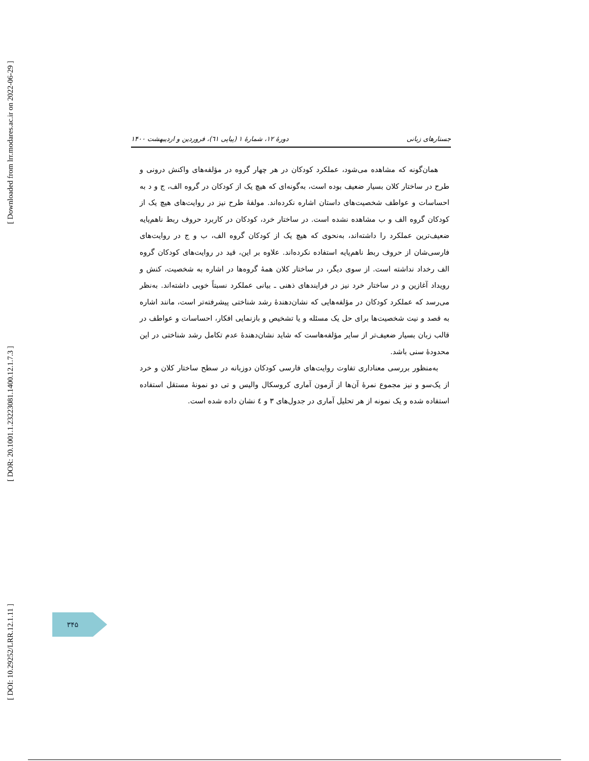[ Downloaded from lrr.modares.ac.ir on 2022-06-29 ]
[ DOR: 20.1001.1.23223081.1400.12.1.7.3 ]
[ DOI: 10.29252/LRR.12.1.11 ]
جستارهای زبانی دورهٔ ۱۲، شمارهٔ ۱ (پیاپی ٦١)، فروردین و اردیبهشت ۱۴۰۰
همان‌گونه که مشاهده می‌شود، عملکرد کودکان در هر چهار گروه در مؤلفه‌های واکنش درونی و طرح در ساختار کلان بسیار ضعیف بوده است، به‌گونه‌ای که هیچ یک از کودکان در گروه الف، ج و د به احساسات و عواطف شخصیت‌های داستان اشاره نکرده‌اند. مولفهٔ طرح نیز در روایت‌های هیچ یک از کودکان گروه الف و ب مشاهده نشده است. در ساختار خرد، کودکان در کاربرد حروف ربط ناهم‌پایه ضعیف‌ترین عملکرد را داشته‌اند، به‌نحوی که هیچ یک از کودکان گروه الف، ب و ج در روایت‌های فارسی‌شان از حروف ربط ناهم‌پایه استفاده نکرده‌اند. علاوه بر این، قید در روایت‌های کودکان گروه الف رخداد نداشته است. از سوی دیگر، در ساختار کلان همهٔ گروه‌ها در اشاره به شخصیت، کنش و رویداد آغازین و در ساختار خرد نیز در فرایندهای ذهنی ـ بیانی عملکرد نسبتاً خوبی داشته‌اند. به‌نظر می‌رسد که عملکرد کودکان در مؤلفه‌هایی که نشان‌دهندهٔ رشد شناختی پیشرفته‌تر است، مانند اشاره به قصد و نیت شخصیت‌ها برای حل یک مسئله و یا تشخیص و بازنمایی افکار، احساسات و عواطف در قالب زبان بسیار ضعیف‌تر از سایر مؤلفه‌هاست که شاید نشان‌دهندهٔ عدم تکامل رشد شناختی در این محدودهٔ سنی باشد.
به‌منظور بررسی معناداری تفاوت روایت‌های فارسی کودکان دوزبانه در سطح ساختار کلان و خرد از یک‌سو و نیز مجموع نمرهٔ آن‌ها از آزمون آماری کروسکال والیس و تی دو نمونهٔ مستقل استفاده استفاده شده و یک نمونه از هر تحلیل آماری در جدول‌های ۳ و ٤ نشان داده شده است.
۳۴۵